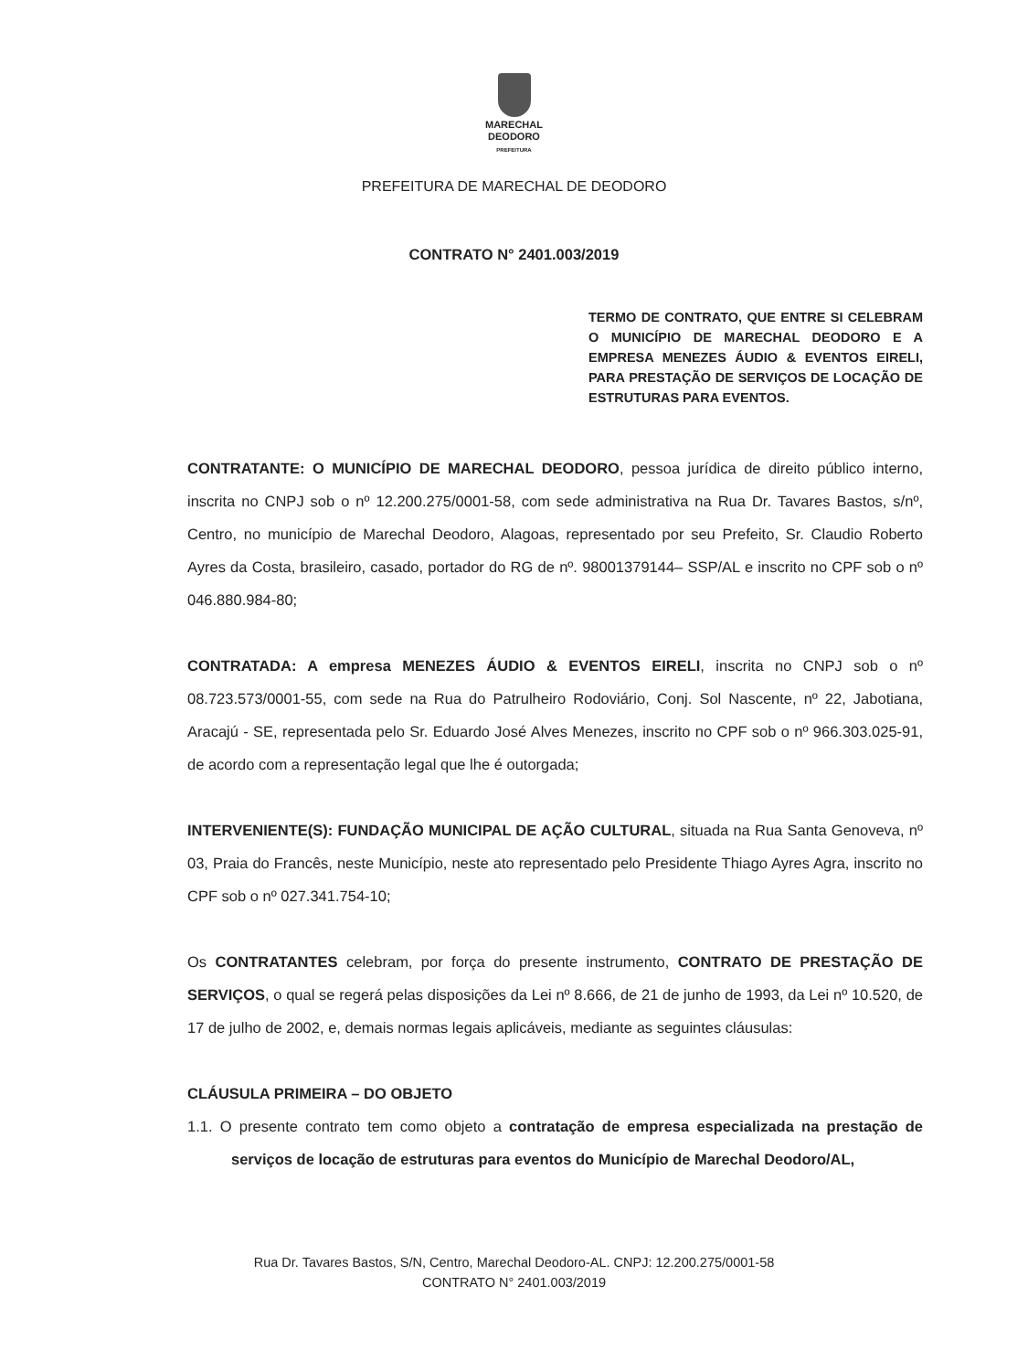MARECHAL
DEODORO
PREFEITURA
PREFEITURA DE MARECHAL DE DEODORO
CONTRATO N° 2401.003/2019
TERMO DE CONTRATO, QUE ENTRE SI CELEBRAM O MUNICÍPIO DE MARECHAL DEODORO E A EMPRESA MENEZES ÁUDIO & EVENTOS EIRELI, PARA PRESTAÇÃO DE SERVIÇOS DE LOCAÇÃO DE ESTRUTURAS PARA EVENTOS.
CONTRATANTE: O MUNICÍPIO DE MARECHAL DEODORO, pessoa jurídica de direito público interno, inscrita no CNPJ sob o nº 12.200.275/0001-58, com sede administrativa na Rua Dr. Tavares Bastos, s/nº, Centro, no município de Marechal Deodoro, Alagoas, representado por seu Prefeito, Sr. Claudio Roberto Ayres da Costa, brasileiro, casado, portador do RG de nº. 98001379144– SSP/AL e inscrito no CPF sob o nº 046.880.984-80;
CONTRATADA: A empresa MENEZES ÁUDIO & EVENTOS EIRELI, inscrita no CNPJ sob o nº 08.723.573/0001-55, com sede na Rua do Patrulheiro Rodoviário, Conj. Sol Nascente, nº 22, Jabotiana, Aracajú - SE, representada pelo Sr. Eduardo José Alves Menezes, inscrito no CPF sob o nº 966.303.025-91, de acordo com a representação legal que lhe é outorgada;
INTERVENIENTE(S): FUNDAÇÃO MUNICIPAL DE AÇÃO CULTURAL, situada na Rua Santa Genoveva, nº 03, Praia do Francês, neste Município, neste ato representado pelo Presidente Thiago Ayres Agra, inscrito no CPF sob o nº 027.341.754-10;
Os CONTRATANTES celebram, por força do presente instrumento, CONTRATO DE PRESTAÇÃO DE SERVIÇOS, o qual se regerá pelas disposições da Lei nº 8.666, de 21 de junho de 1993, da Lei nº 10.520, de 17 de julho de 2002, e, demais normas legais aplicáveis, mediante as seguintes cláusulas:
CLÁUSULA PRIMEIRA – DO OBJETO
1.1. O presente contrato tem como objeto a contratação de empresa especializada na prestação de serviços de locação de estruturas para eventos do Município de Marechal Deodoro/AL,
Rua Dr. Tavares Bastos, S/N, Centro, Marechal Deodoro-AL. CNPJ: 12.200.275/0001-58
CONTRATO N° 2401.003/2019